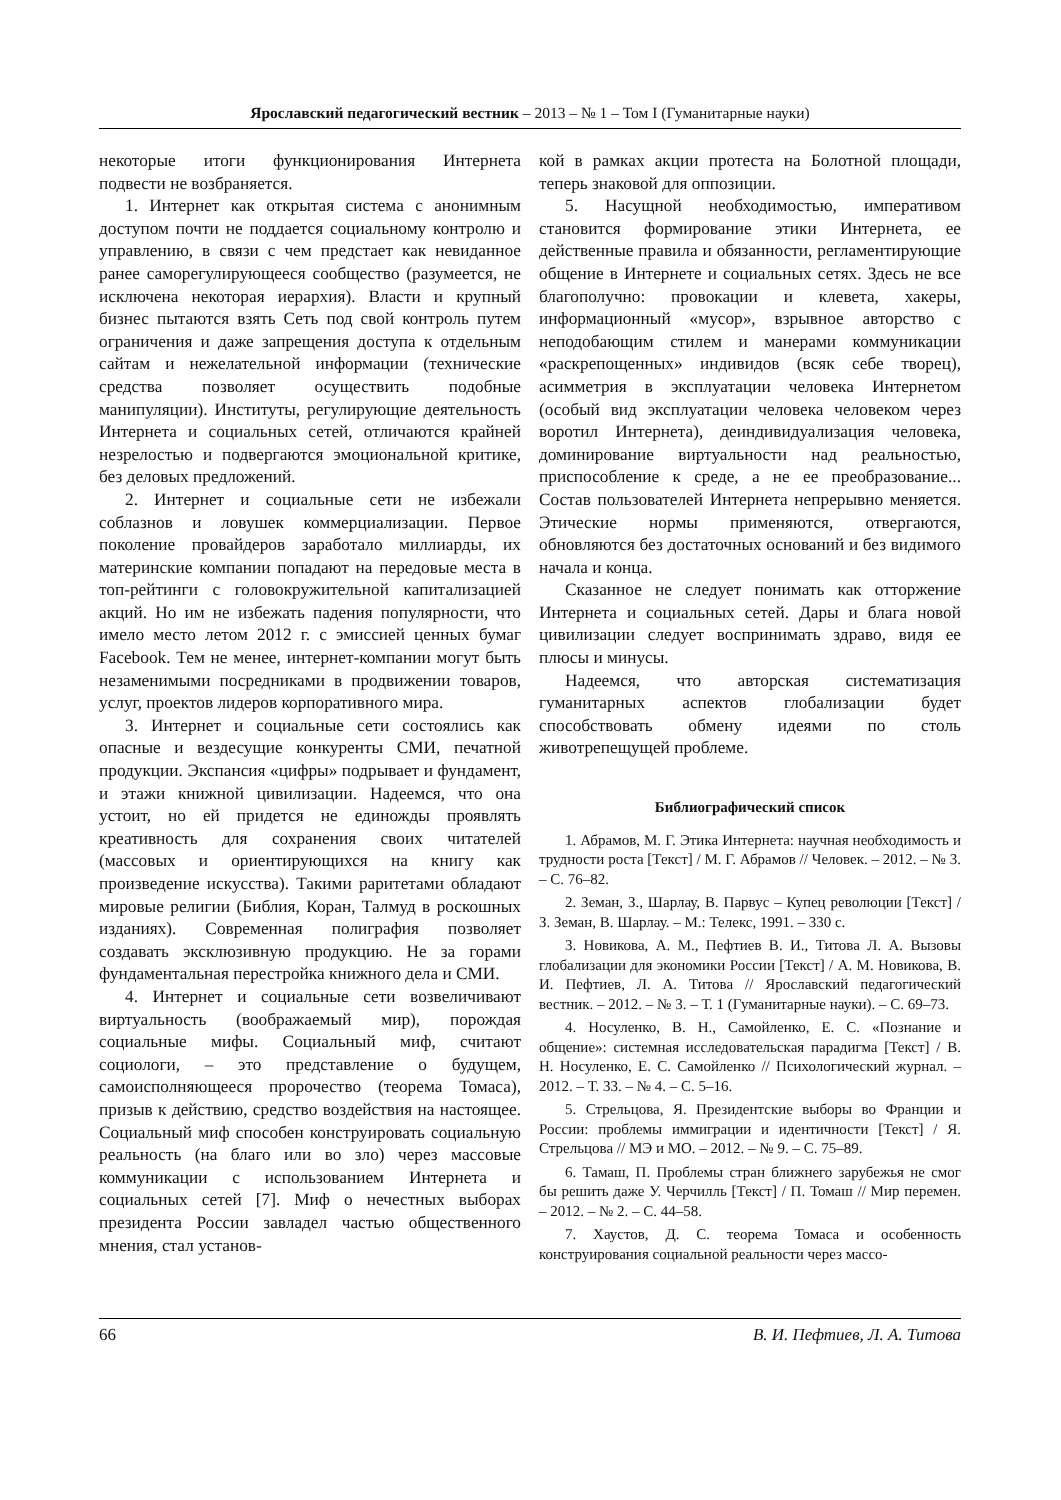Ярославский педагогический вестник – 2013 – № 1 – Том I (Гуманитарные науки)
некоторые итоги функционирования Интернета подвести не возбраняется.
1. Интернет как открытая система с анонимным доступом почти не поддается социальному контролю и управлению, в связи с чем предстает как невиданное ранее саморегулирующееся сообщество (разумеется, не исключена некоторая иерархия). Власти и крупный бизнес пытаются взять Сеть под свой контроль путем ограничения и даже запрещения доступа к отдельным сайтам и нежелательной информации (технические средства позволяет осуществить подобные манипуляции). Институты, регулирующие деятельность Интернета и социальных сетей, отличаются крайней незрелостью и подвергаются эмоциональной критике, без деловых предложений.
2. Интернет и социальные сети не избежали соблазнов и ловушек коммерциализации. Первое поколение провайдеров заработало миллиарды, их материнские компании попадают на передовые места в топ-рейтинги с головокружительной капитализацией акций. Но им не избежать падения популярности, что имело место летом 2012 г. с эмиссией ценных бумаг Facebook. Тем не менее, интернет-компании могут быть незаменимыми посредниками в продвижении товаров, услуг, проектов лидеров корпоративного мира.
3. Интернет и социальные сети состоялись как опасные и вездесущие конкуренты СМИ, печатной продукции. Экспансия «цифры» подрывает и фундамент, и этажи книжной цивилизации. Надеемся, что она устоит, но ей придется не единожды проявлять креативность для сохранения своих читателей (массовых и ориентирующихся на книгу как произведение искусства). Такими раритетами обладают мировые религии (Библия, Коран, Талмуд в роскошных изданиях). Современная полиграфия позволяет создавать эксклюзивную продукцию. Не за горами фундаментальная перестройка книжного дела и СМИ.
4. Интернет и социальные сети возвеличивают виртуальность (воображаемый мир), порождая социальные мифы. Социальный миф, считают социологи, – это представление о будущем, самоисполняющееся пророчество (теорема Томаса), призыв к действию, средство воздействия на настоящее. Социальный миф способен конструировать социальную реальность (на благо или во зло) через массовые коммуникации с использованием Интернета и социальных сетей [7]. Миф о нечестных выборах президента России завладел частью общественного мнения, стал установ-
кой в рамках акции протеста на Болотной площади, теперь знаковой для оппозиции.
5. Насущной необходимостью, императивом становится формирование этики Интернета, ее действенные правила и обязанности, регламентирующие общение в Интернете и социальных сетях. Здесь не все благополучно: провокации и клевета, хакеры, информационный «мусор», взрывное авторство с неподобающим стилем и манерами коммуникации «раскрепощенных» индивидов (всяк себе творец), асимметрия в эксплуатации человека Интернетом (особый вид эксплуатации человека человеком через воротил Интернета), деиндивидуализация человека, доминирование виртуальности над реальностью, приспособление к среде, а не ее преобразование... Состав пользователей Интернета непрерывно меняется. Этические нормы применяются, отвергаются, обновляются без достаточных оснований и без видимого начала и конца.
Сказанное не следует понимать как отторжение Интернета и социальных сетей. Дары и блага новой цивилизации следует воспринимать здраво, видя ее плюсы и минусы.
Надеемся, что авторская систематизация гуманитарных аспектов глобализации будет способствовать обмену идеями по столь животрепещущей проблеме.
Библиографический список
1. Абрамов, М. Г. Этика Интернета: научная необходимость и трудности роста [Текст] / М. Г. Абрамов // Человек. – 2012. – № 3. – С. 76–82.
2. Земан, З., Шарлау, В. Парвус – Купец революции [Текст] / З. Земан, В. Шарлау. – М.: Телекс, 1991. – 330 с.
3. Новикова, А. М., Пефтиев В. И., Титова Л. А. Вызовы глобализации для экономики России [Текст] / А. М. Новикова, В. И. Пефтиев, Л. А. Титова // Ярославский педагогический вестник. – 2012. – № 3. – Т. 1 (Гуманитарные науки). – С. 69–73.
4. Носуленко, В. Н., Самойленко, Е. С. «Познание и общение»: системная исследовательская парадигма [Текст] / В. Н. Носуленко, Е. С. Самойленко // Психологический журнал. – 2012. – Т. 33. – № 4. – С. 5–16.
5. Стрельцова, Я. Президентские выборы во Франции и России: проблемы иммиграции и идентичности [Текст] / Я. Стрельцова // МЭ и МО. – 2012. – № 9. – С. 75–89.
6. Тамаш, П. Проблемы стран ближнего зарубежья не смог бы решить даже У. Черчилль [Текст] / П. Томаш // Мир перемен. – 2012. – № 2. – С. 44–58.
7. Хаустов, Д. С. теорема Томаса и особенность конструирования социальной реальности через массо-
66 В. И. Пефтиев, Л. А. Титова